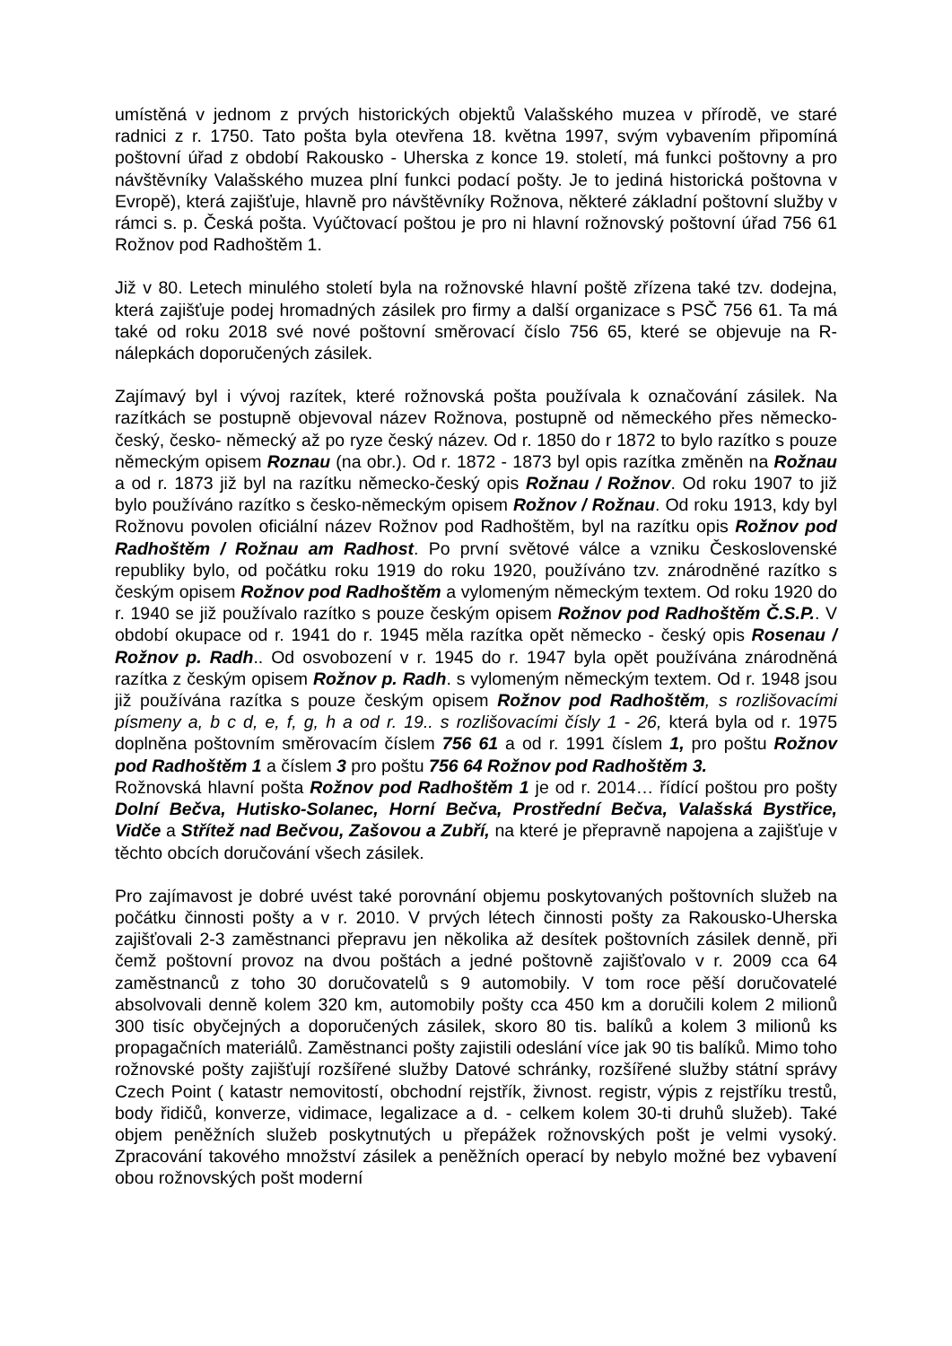umístěná v jednom z prvých historických objektů Valašského muzea v přírodě, ve staré radnici z r. 1750. Tato pošta byla otevřena 18. května 1997, svým vybavením připomíná poštovní úřad z období Rakousko - Uherska z konce 19. století, má funkci poštovny a pro návštěvníky Valašského muzea plní funkci podací pošty. Je to jediná historická poštovna v Evropě), která zajišťuje, hlavně pro návštěvníky Rožnova, některé základní poštovní služby v rámci s. p. Česká pošta. Vyúčtovací poštou je pro ni hlavní rožnovský poštovní úřad 756 61 Rožnov pod Radhoštěm 1.
Již v 80. Letech minulého století byla na rožnovské hlavní poště zřízena také tzv. dodejna, která zajišťuje podej hromadných zásilek pro firmy a další organizace s PSČ 756 61. Ta má také od roku 2018 své nové poštovní směrovací číslo 756 65, které se objevuje na R-nálepkách doporučených zásilek.
Zajímavý byl i vývoj razítek, které rožnovská pošta používala k označování zásilek. Na razítkách se postupně objevoval název Rožnova, postupně od německého přes německo-český, česko- německý až po ryze český název. Od r. 1850 do r 1872 to bylo razítko s pouze německým opisem Roznau (na obr.). Od r. 1872 - 1873 byl opis razítka změněn na Rožnau a od r. 1873 již byl na razítku německo-český opis Rožnau / Rožnov. Od roku 1907 to již bylo používáno razítko s česko-německým opisem Rožnov / Rožnau. Od roku 1913, kdy byl Rožnovu povolen oficiální název Rožnov pod Radhoštěm, byl na razítku opis Rožnov pod Radhoštěm / Rožnau am Radhost. Po první světové válce a vzniku Československé republiky bylo, od počátku roku 1919 do roku 1920, používáno tzv. znárodněné razítko s českým opisem Rožnov pod Radhoštěm a vylomeným německým textem. Od roku 1920 do r. 1940 se již používalo razítko s pouze českým opisem Rožnov pod Radhoštěm Č.S.P.. V období okupace od r. 1941 do r. 1945 měla razítka opět německo - český opis Rosenau / Rožnov p. Radh.. Od osvobození v r. 1945 do r. 1947 byla opět používána znárodněná razítka z českým opisem Rožnov p. Radh. s vylomeným německým textem. Od r. 1948 jsou již používána razítka s pouze českým opisem Rožnov pod Radhoštěm, s rozlišovacími písmeny a, b c d, e, f, g, h a od r. 19.. s rozlišovacími čísly 1 - 26, která byla od r. 1975 doplněna poštovním směrovacím číslem 756 61 a od r. 1991 číslem 1, pro poštu Rožnov pod Radhoštěm 1 a číslem 3 pro poštu 756 64 Rožnov pod Radhoštěm 3.
Rožnovská hlavní pošta Rožnov pod Radhoštěm 1 je od r. 2014… řídící poštou pro pošty Dolní Bečva, Hutisko-Solanec, Horní Bečva, Prostřední Bečva, Valašská Bystřice, Vidče a Střítež nad Bečvou, Zašovou a Zubří, na které je přepravně napojena a zajišťuje v těchto obcích doručování všech zásilek.
Pro zajímavost je dobré uvést také porovnání objemu poskytovaných poštovních služeb na počátku činnosti pošty a v r. 2010. V prvých létech činnosti pošty za Rakousko-Uherska zajišťovali 2-3 zaměstnanci přepravu jen několika až desítek poštovních zásilek denně, při čemž poštovní provoz na dvou poštách a jedné poštovně zajišťovalo v r. 2009 cca 64 zaměstnanců z toho 30 doručovatelů s 9 automobily. V tom roce pěší doručovatelé absolvovali denně kolem 320 km, automobily pošty cca 450 km a doručili kolem 2 milionů 300 tisíc obyčejných a doporučených zásilek, skoro 80 tis. balíků a kolem 3 milionů ks propagačních materiálů. Zaměstnanci pošty zajistili odeslání více jak 90 tis balíků. Mimo toho rožnovské pošty zajišťují rozšířené služby Datové schránky, rozšířené služby státní správy Czech Point ( katastr nemovitostí, obchodní rejstřík, živnost. registr, výpis z rejstříku trestů, body řidičů, konverze, vidimace, legalizace a d. - celkem kolem 30-ti druhů služeb). Také objem peněžních služeb poskytnutých u přepážek rožnovských pošt je velmi vysoký. Zpracování takového množství zásilek a peněžních operací by nebylo možné bez vybavení obou rožnovských pošt moderní